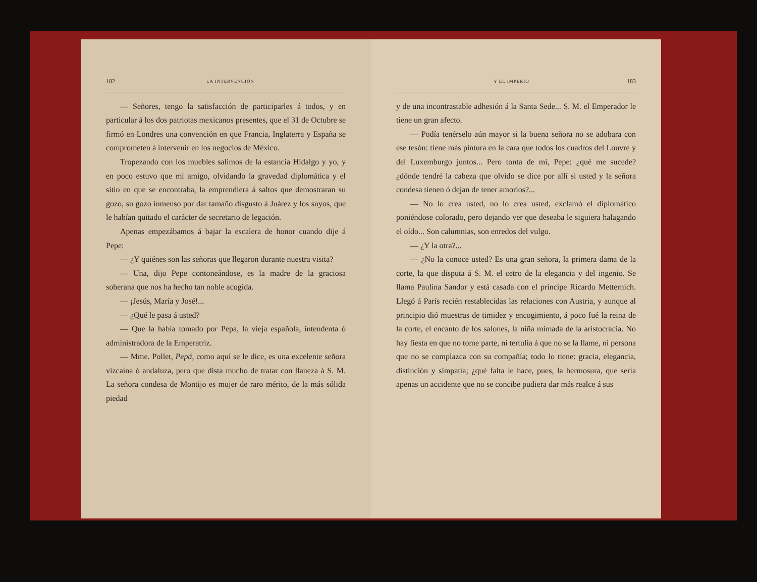182 LA INTERVENCIÓN
— Señores, tengo la satisfacción de participarles á todos, y en particular á los dos patriotas mexicanos presentes, que el 31 de Octubre se firmó en Londres una convención en que Francia, Inglaterra y España se comprometen á intervenir en los negocios de México.
Tropezando con los muebles salimos de la estancia Hidalgo y yo, y en poco estuvo que mi amigo, olvidando la gravedad diplomática y el sitio en que se encontraba, la emprendiera á saltos que demostraran su gozo, su gozo inmenso por dar tamaño disgusto á Juárez y los suyos, que le habían quitado el carácter de secretario de legación.
Apenas empezábamos á bajar la escalera de honor cuando dije á Pepe:
— ¿Y quiénes son las señoras que llegaron durante nuestra visita?
— Una, dijo Pepe contoneándose, es la madre de la graciosa soberana que nos ha hecho tan noble acogida.
— ¡Jesús, María y José!...
— ¿Qué le pasa á usted?
— Que la había tomado por Pepa, la vieja española, intendenta ó administradora de la Emperatriz.
— Mme. Pollet, Pepá, como aquí se le dice, es una excelente señora vizcaína ó andaluza, pero que dista mucho de tratar con llaneza á S. M. La señora condesa de Montijo es mujer de raro mérito, de la más sólida piedad
Y EL IMPERIO 183
y de una incontrastable adhesión á la Santa Sede... S. M. el Emperador le tiene un gran afecto.
— Podía tenérselo aún mayor si la buena señora no se adobara con ese tesón: tiene más pintura en la cara que todos los cuadros del Louvre y del Luxemburgo juntos... Pero tonta de mí, Pepe: ¿qué me sucede? ¿dónde tendré la cabeza que olvido se dice por allí si usted y la señora condesa tienen ó dejan de tener amoríos?...
— No lo crea usted, no lo crea usted, exclamó el diplomático poniéndose colorado, pero dejando ver que deseaba le siguiera halagando el oído... Son calumnias, son enredos del vulgo.
— ¿Y la otra?...
— ¿No la conoce usted? Es una gran señora, la primera dama de la corte, la que disputa á S. M. el cetro de la elegancia y del ingenio. Se llama Paulina Sandor y está casada con el príncipe Ricardo Metternich. Llegó á París recién restablecidas las relaciones con Austria, y aunque al principio dió muestras de timidez y encogimiento, á poco fué la reina de la corte, el encanto de los salones, la niña mimada de la aristocracia. No hay fiesta en que no tome parte, ni tertulia á que no se la llame, ni persona que no se complazca con su compañía; todo lo tiene: gracia, elegancia, distinción y simpatía; ¿qué falta le hace, pues, la hermosura, que sería apenas un accidente que no se concibe pudiera dar más realce á sus